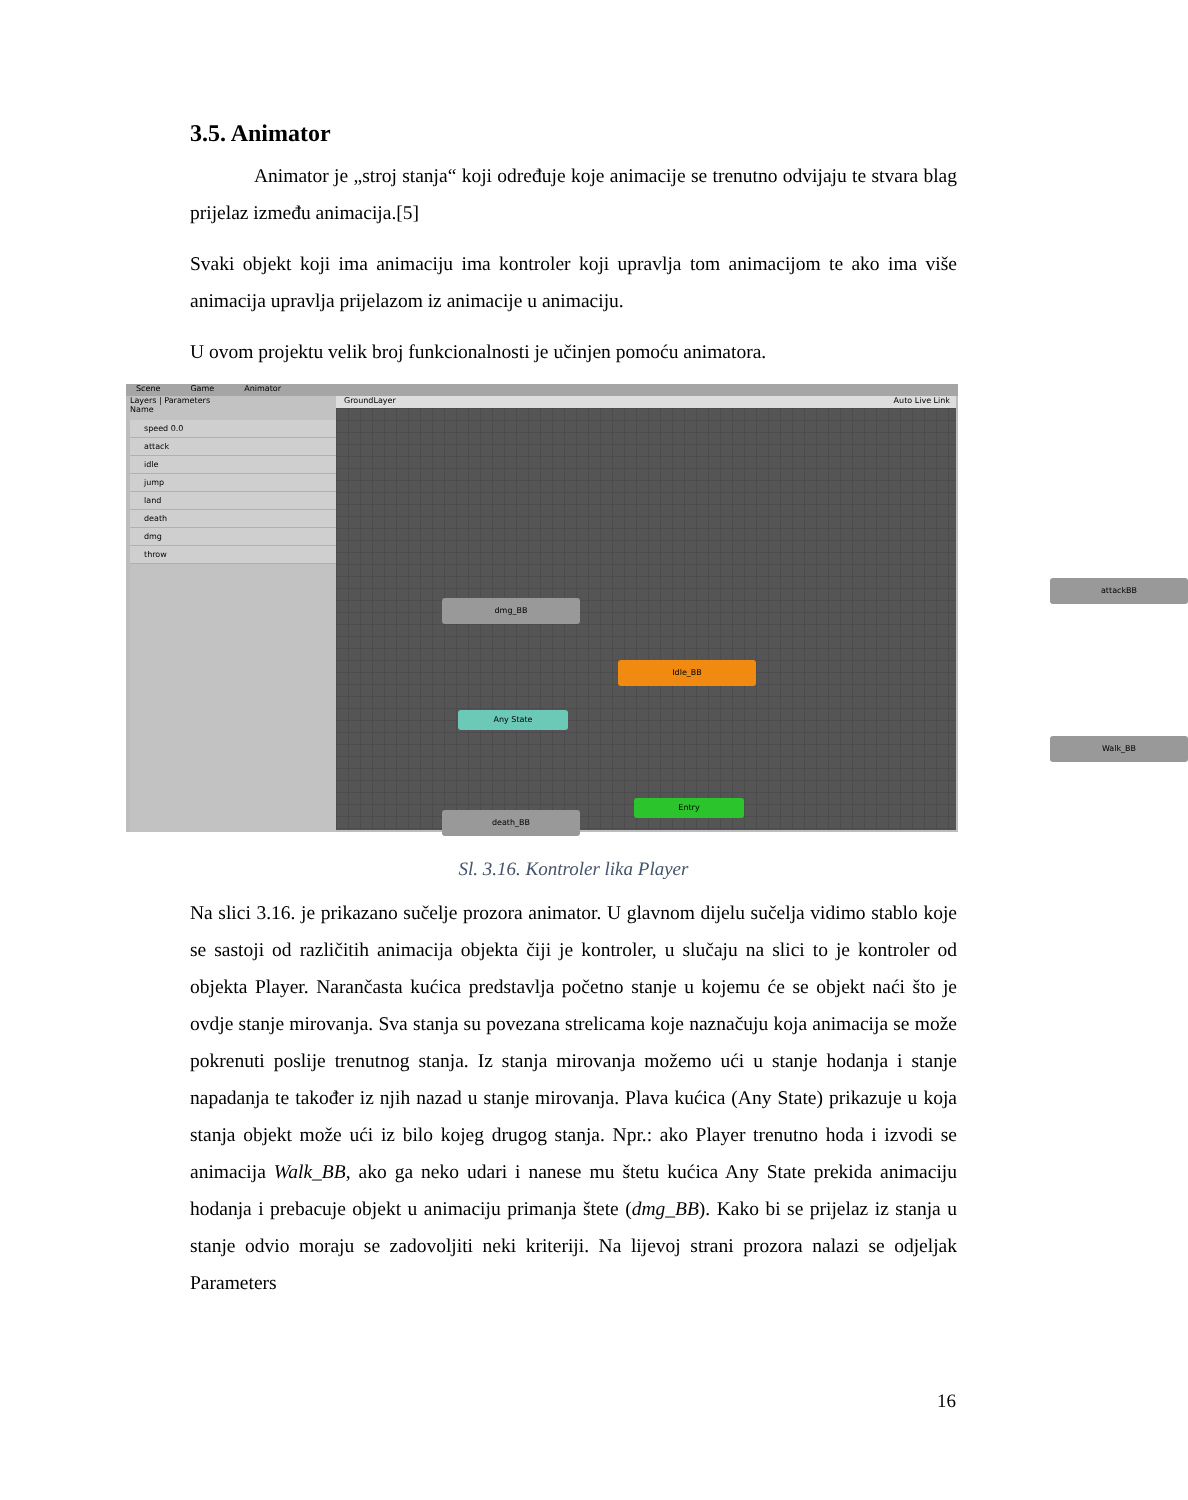3.5. Animator
Animator je „stroj stanja“ koji određuje koje animacije se trenutno odvijaju te stvara blag prijelaz između animacija.[5]
Svaki objekt koji ima animaciju ima kontroler koji upravlja tom animacijom te ako ima više animacija upravlja prijelazom iz animacije u animaciju.
U ovom projektu velik broj funkcionalnosti je učinjen pomoću animatora.
Scene Game Animator
Layers | Parameters
Name
speed 0.0
attack
idle
jump
land
death
dmg
throw
GroundLayer Auto Live Link
attackBB
dmg_BB
Idle_BB
Any State
Walk_BB
Entry
death_BB
Sl. 3.16. Kontroler lika Player
Na slici 3.16. je prikazano sučelje prozora animator. U glavnom dijelu sučelja vidimo stablo koje se sastoji od različitih animacija objekta čiji je kontroler, u slučaju na slici to je kontroler od objekta Player. Narančasta kućica predstavlja početno stanje u kojemu će se objekt naći što je ovdje stanje mirovanja. Sva stanja su povezana strelicama koje naznačuju koja animacija se može pokrenuti poslije trenutnog stanja. Iz stanja mirovanja možemo ući u stanje hodanja i stanje napadanja te također iz njih nazad u stanje mirovanja. Plava kućica (Any State) prikazuje u koja stanja objekt može ući iz bilo kojeg drugog stanja. Npr.: ako Player trenutno hoda i izvodi se animacija Walk_BB, ako ga neko udari i nanese mu štetu kućica Any State prekida animaciju hodanja i prebacuje objekt u animaciju primanja štete (dmg_BB). Kako bi se prijelaz iz stanja u stanje odvio moraju se zadovoljiti neki kriteriji. Na lijevoj strani prozora nalazi se odjeljak Parameters
16